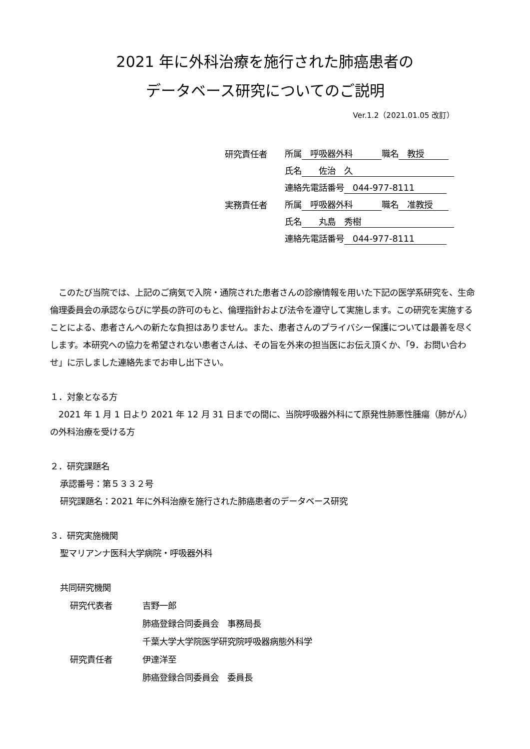2021 年に外科治療を施行された肺癌患者の
データベース研究についてのご説明
Ver.1.2（2021.01.05 改訂）
| 研究責任者 | 所属 呼吸器外科 職名 教授 |
| | 氏名 佐治 久 |
| | 連絡先電話番号 044-977-8111 |
| 実務責任者 | 所属 呼吸器外科 職名 准教授 |
| | 氏名 丸島 秀樹 |
| | 連絡先電話番号 044-977-8111 |
　このたび当院では、上記のご病気で入院・通院された患者さんの診療情報を用いた下記の医学系研究を、生命倫理委員会の承認ならびに学長の許可のもと、倫理指針および法令を遵守して実施します。この研究を実施することによる、患者さんへの新たな負担はありません。また、患者さんのプライバシー保護については最善を尽くします。本研究への協力を希望されない患者さんは、その旨を外来の担当医にお伝え頂くか、「9．お問い合わせ」に示しました連絡先までお申し出下さい。
１．対象となる方
　2021 年 1 月 1 日より 2021 年 12 月 31 日までの間に、当院呼吸器外科にて原発性肺悪性腫瘍（肺がん）の外科治療を受ける方
２．研究課題名
承認番号：第５３３２号
研究課題名：2021 年に外科治療を施行された肺癌患者のデータベース研究
３．研究実施機関
聖マリアンナ医科大学病院・呼吸器外科
共同研究機関
| 研究代表者 | 吉野一郎 肺癌登録合同委員会 事務局長 千葉大学大学院医学研究院呼吸器病態外科学 |
| 研究責任者 | 伊達洋至 肺癌登録合同委員会 委員長 |